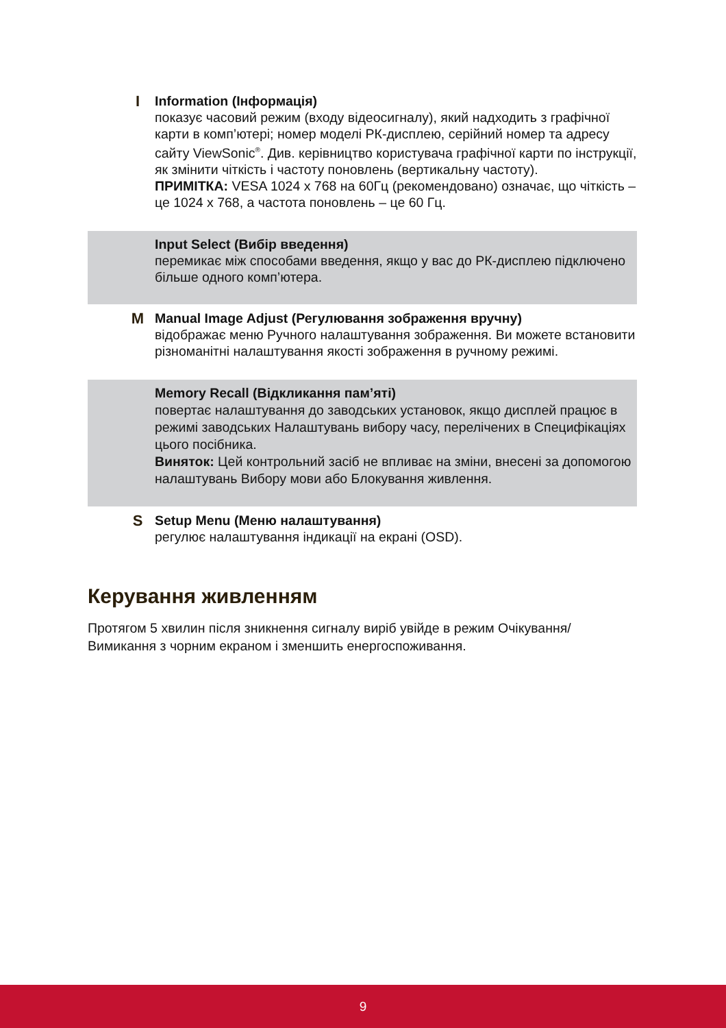I
Information (Інформація)
показує часовий режим (входу відеосигналу), який надходить з графічної карти в комп’ютері; номер моделі РК-дисплею, серійний номер та адресу сайту ViewSonic<sup>®</sup>. Див. керівництво користувача графічної карти по інструкції, як змінити чіткість і частоту поновлень (вертикальну частоту).
ПРИМІТКА: VESA 1024 x 768 на 60Гц (рекомендовано) означає, що чіткість – це 1024 x 768, а частота поновлень – це 60 Гц.
Input Select (Вибір введення)
перемикає між способами введення, якщо у вас до РК-дисплею підключено більше одного комп’ютера.
M
Manual Image Adjust (Регулювання зображення вручну)
відображає меню Ручного налаштування зображення. Ви можете встановити різноманітні налаштування якості зображення в ручному режимі.
Memory Recall (Відкликання пам’яті)
повертає налаштування до заводських установок, якщо дисплей працює в режимі заводських Налаштувань вибору часу, перелічених в Специфікаціях цього посібника.
Виняток: Цей контрольний засіб не впливає на зміни, внесені за допомогою налаштувань Вибору мови або Блокування живлення.
S
Setup Menu (Меню налаштування)
регулює налаштування індикації на екрані (OSD).
Керування живленням
Протягом 5 хвилин після зникнення сигналу виріб увійде в режим Очікування/ Вимикання з чорним екраном і зменшить енергоспоживання.
9